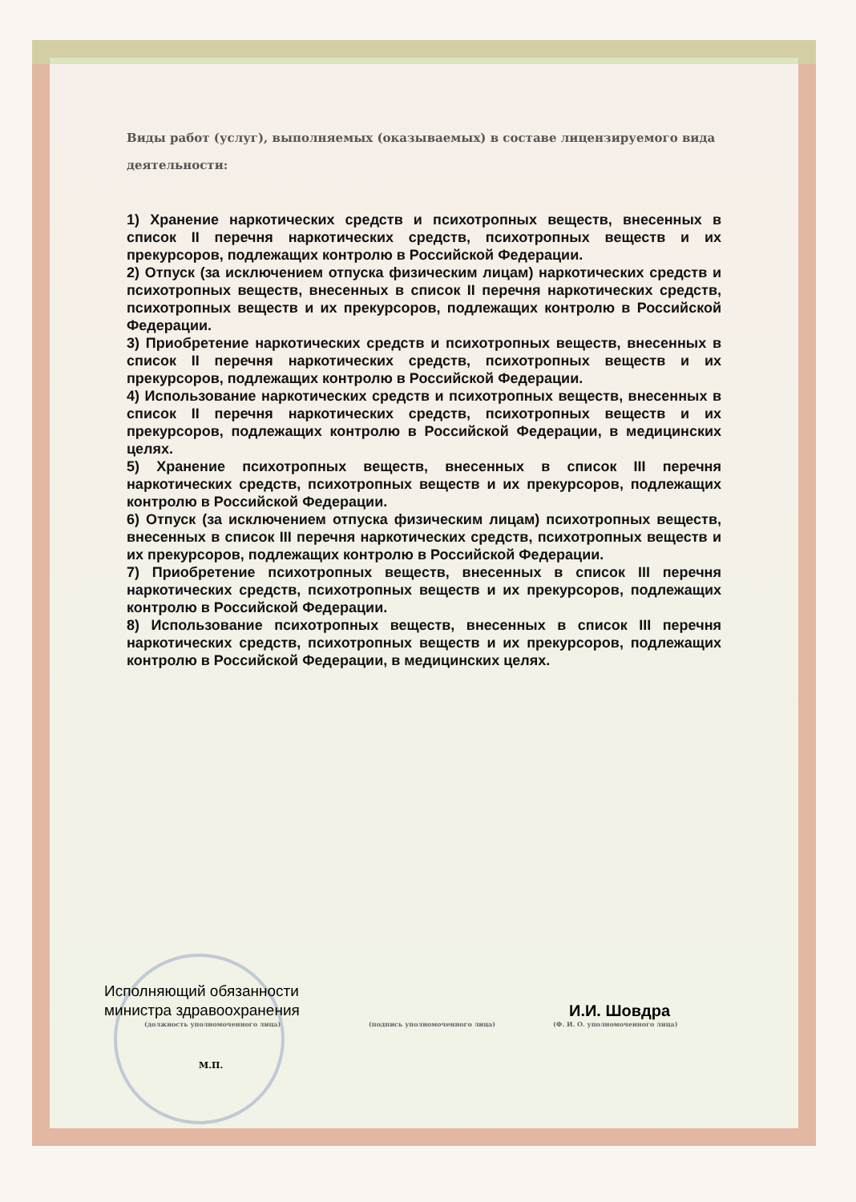Виды работ (услуг), выполняемых (оказываемых) в составе лицензируемого вида деятельности:
1) Хранение наркотических средств и психотропных веществ, внесенных в список II перечня наркотических средств, психотропных веществ и их прекурсоров, подлежащих контролю в Российской Федерации.
2) Отпуск (за исключением отпуска физическим лицам) наркотических средств и психотропных веществ, внесенных в список II перечня наркотических средств, психотропных веществ и их прекурсоров, подлежащих контролю в Российской Федерации.
3) Приобретение наркотических средств и психотропных веществ, внесенных в список II перечня наркотических средств, психотропных веществ и их прекурсоров, подлежащих контролю в Российской Федерации.
4) Использование наркотических средств и психотропных веществ, внесенных в список II перечня наркотических средств, психотропных веществ и их прекурсоров, подлежащих контролю в Российской Федерации, в медицинских целях.
5) Хранение психотропных веществ, внесенных в список III перечня наркотических средств, психотропных веществ и их прекурсоров, подлежащих контролю в Российской Федерации.
6) Отпуск (за исключением отпуска физическим лицам) психотропных веществ, внесенных в список III перечня наркотических средств, психотропных веществ и их прекурсоров, подлежащих контролю в Российской Федерации.
7) Приобретение психотропных веществ, внесенных в список III перечня наркотических средств, психотропных веществ и их прекурсоров, подлежащих контролю в Российской Федерации.
8) Использование психотропных веществ, внесенных в список III перечня наркотических средств, психотропных веществ и их прекурсоров, подлежащих контролю в Российской Федерации, в медицинских целях.
Исполняющий обязанности министра здравоохранения
(должность уполномоченного лица)
(подпись уполномоченного лица)
И.И. Шовдра
(Ф. И. О. уполномоченного лица)
М.П.